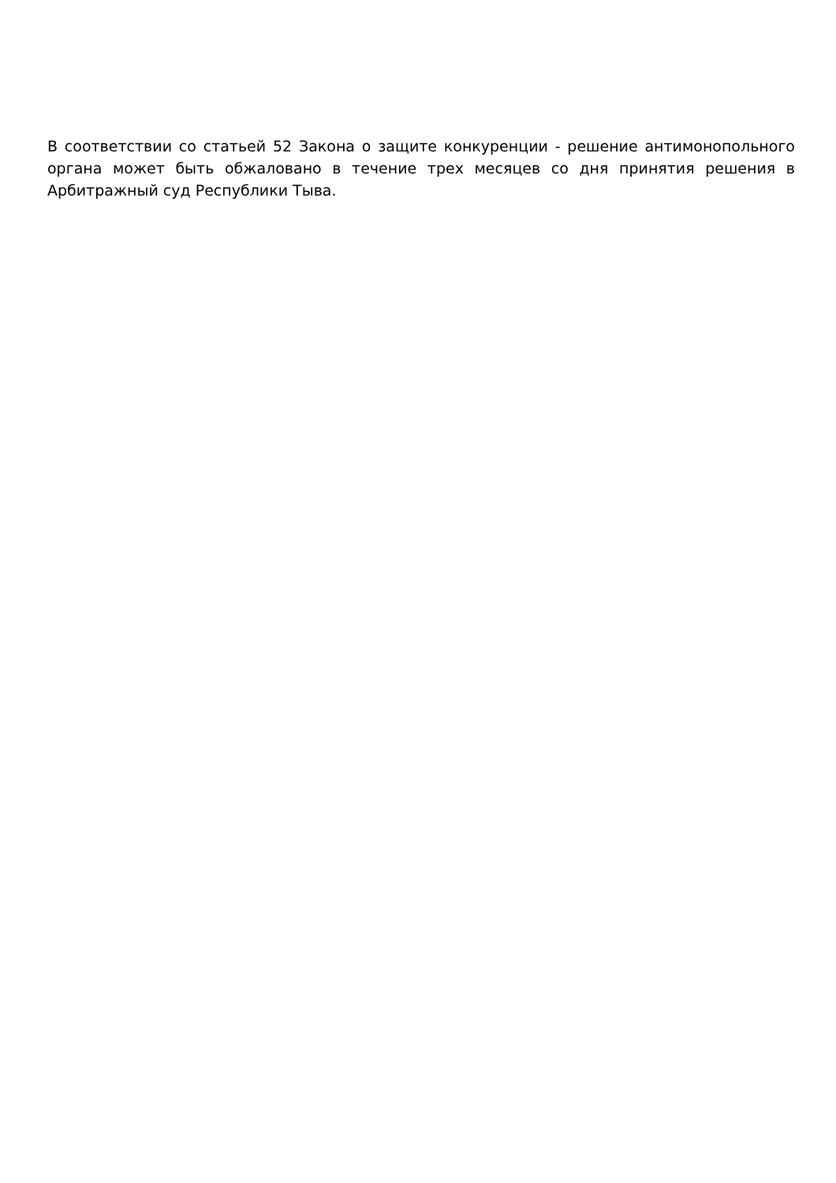В соответствии со статьей 52 Закона о защите конкуренции - решение антимонопольного органа может быть обжаловано в течение трех месяцев со дня принятия решения в Арбитражный суд Республики Тыва.